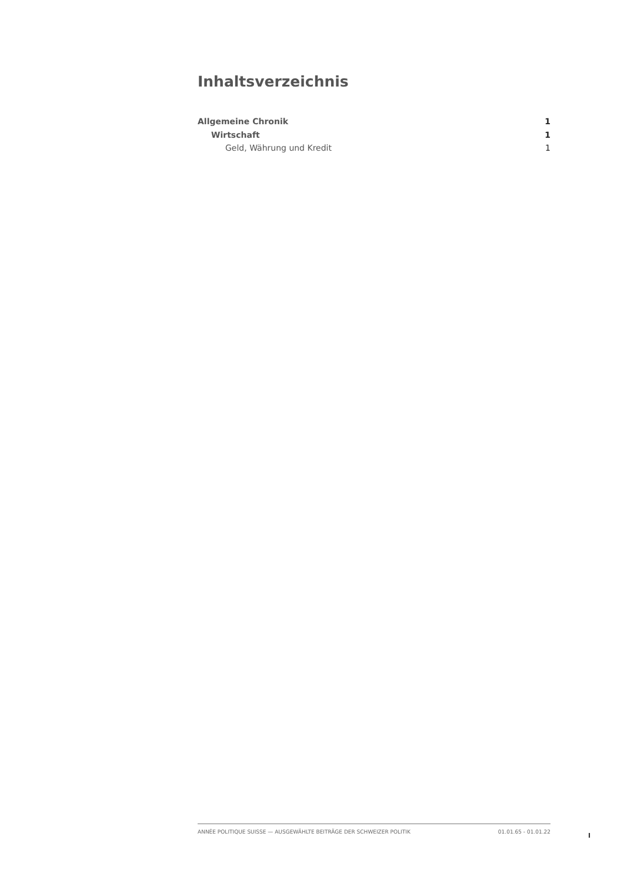Inhaltsverzeichnis
Allgemeine Chronik 1
Wirtschaft 1
Geld, Währung und Kredit 1
ANNÉE POLITIQUE SUISSE — AUSGEWÄHLTE BEITRÄGE DER SCHWEIZER POLITIK 01.01.65 - 01.01.22
I